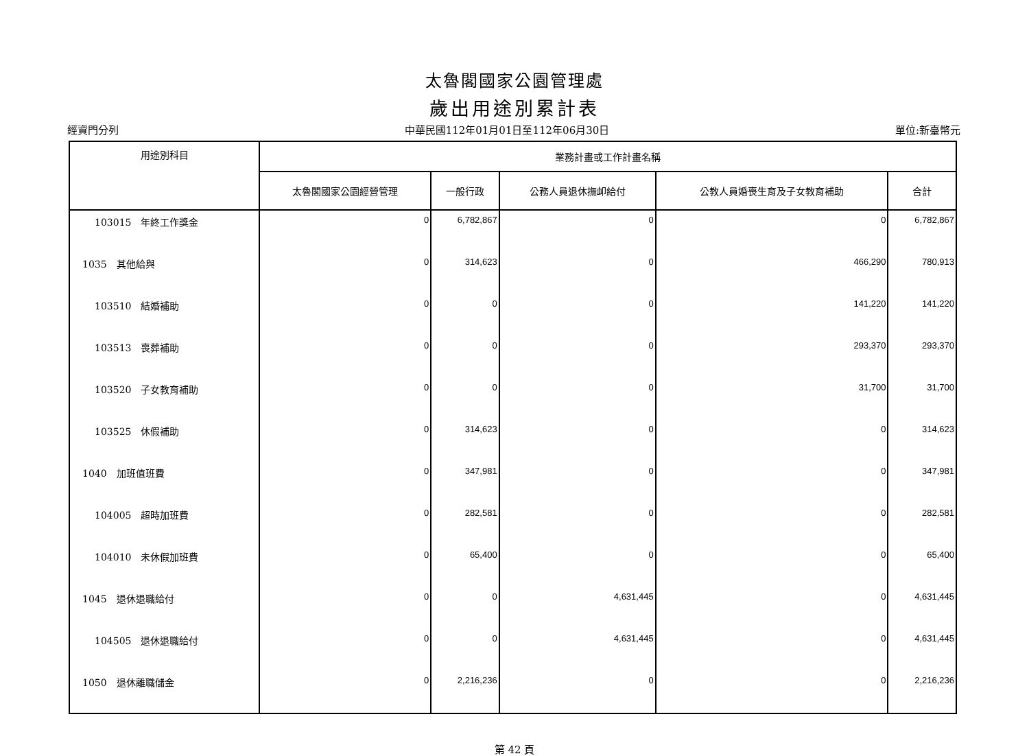太魯閣國家公園管理處
歲出用途別累計表
經資門分列 中華民國112年01月01日至112年06月30日 單位:新臺幣元
| 用途別科目 | 業務計畫或工作計畫名稱 | | | | |
| --- | --- | --- | --- | --- | --- |
| | 太魯閣國家公園經營管理 | 一般行政 | 公務人員退休撫卹給付 | 公教人員婚喪生育及子女教育補助 | 合計 |
| 103015 年終工作獎金 | 0 | 6,782,867 | 0 | 0 | 6,782,867 |
| 1035 其他給與 | 0 | 314,623 | 0 | 466,290 | 780,913 |
| 103510 結婚補助 | 0 | 0 | 0 | 141,220 | 141,220 |
| 103513 喪葬補助 | 0 | 0 | 0 | 293,370 | 293,370 |
| 103520 子女教育補助 | 0 | 0 | 0 | 31,700 | 31,700 |
| 103525 休假補助 | 0 | 314,623 | 0 | 0 | 314,623 |
| 1040 加班值班費 | 0 | 347,981 | 0 | 0 | 347,981 |
| 104005 超時加班費 | 0 | 282,581 | 0 | 0 | 282,581 |
| 104010 未休假加班費 | 0 | 65,400 | 0 | 0 | 65,400 |
| 1045 退休退職給付 | 0 | 0 | 4,631,445 | 0 | 4,631,445 |
| 104505 退休退職給付 | 0 | 0 | 4,631,445 | 0 | 4,631,445 |
| 1050 退休離職儲金 | 0 | 2,216,236 | 0 | 0 | 2,216,236 |
第 42 頁